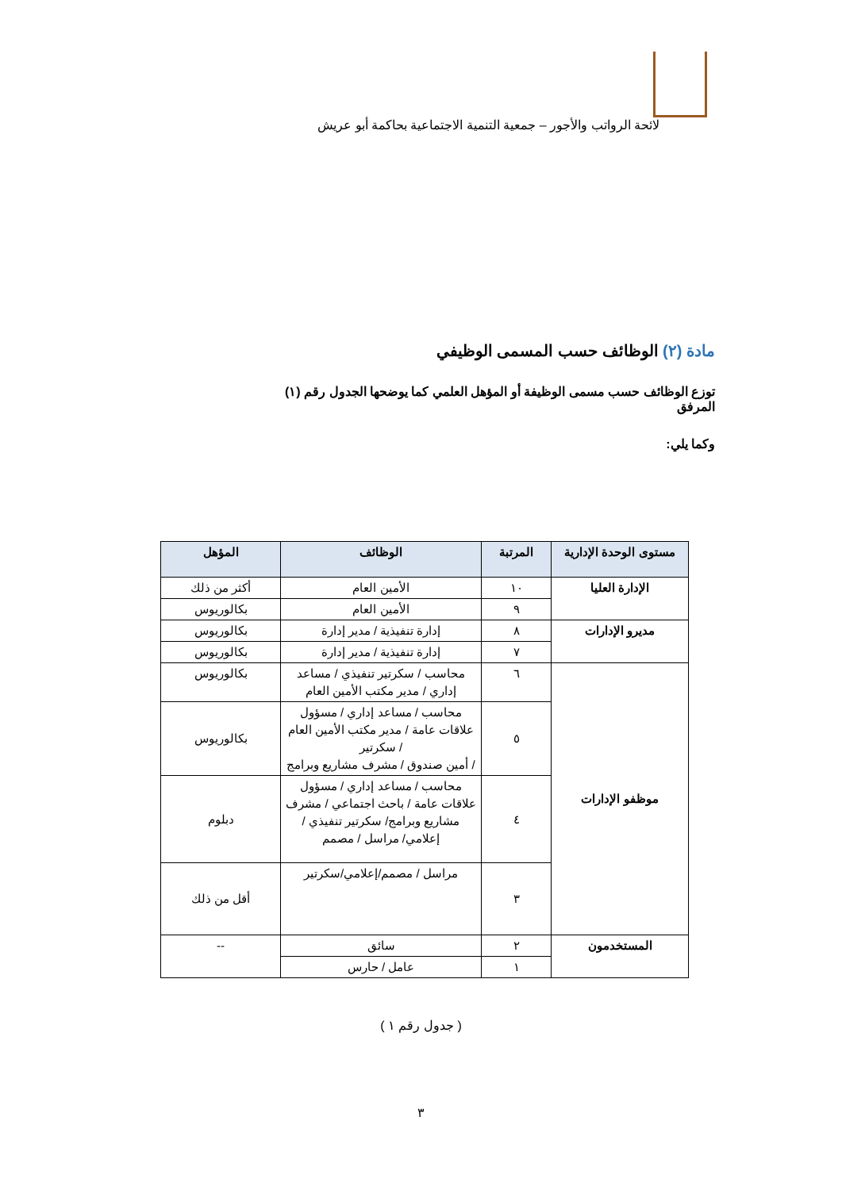لائحة الرواتب والأجور – جمعية التنمية الاجتماعية بحاكمة أبو عريش
مادة (٢) الوظائف حسب المسمى الوظيفي
توزع الوظائف حسب مسمى الوظيفة أو المؤهل العلمي كما يوضحها الجدول رقم (١) المرفق
وكما يلي:
| مستوى الوحدة الإدارية | المرتبة | الوظائف | المؤهل |
| --- | --- | --- | --- |
| الإدارة العليا | ١٠ | الأمين العام | أكثر من ذلك |
| | ٩ | الأمين العام | بكالوريوس |
| مديرو الإدارات | ٨ | إدارة تنفيذية / مدير إدارة | بكالوريوس |
| | ٧ | إدارة تنفيذية / مدير إدارة | بكالوريوس |
| موظفو الإدارات | ٦ | محاسب / سكرتير تنفيذي / مساعد إداري / مدير مكتب الأمين العام | بكالوريوس |
| | ٥ | محاسب / مساعد إداري / مسؤول علاقات عامة / مدير مكتب الأمين العام / سكرتير / أمين صندوق / مشرف مشاريع وبرامج | بكالوريوس |
| | ٤ | محاسب / مساعد إداري / مسؤول علاقات عامة / باحث اجتماعي / مشرف مشاريع وبرامج/ سكرتير تنفيذي / إعلامي/ مراسل / مصمم | دبلوم |
| | ٣ | مراسل / مصمم/إعلامي/سكرتير | أقل من ذلك |
| المستخدمون | ٢ | سائق | -- |
| | ١ | عامل / حارس | |
( جدول رقم ١ )
٣